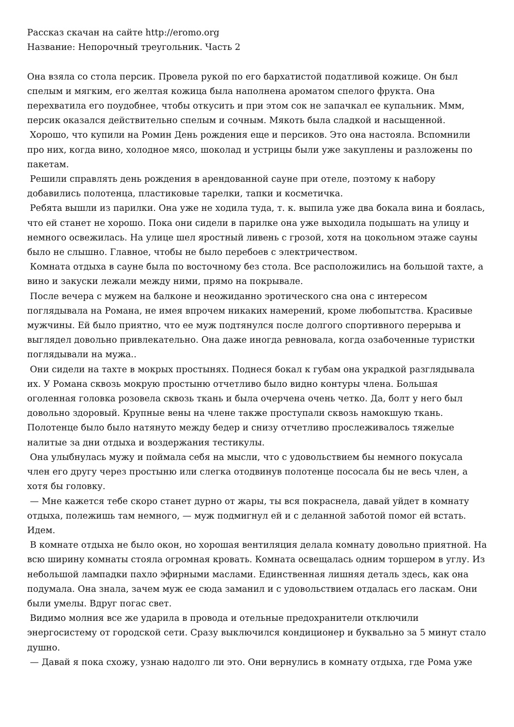Рассказ скачан на сайте http://eromo.org
Название: Непорочный треугольник. Часть 2
Она взяла со стола персик. Провела рукой по его бархатистой податливой кожице. Он был спелым и мягким, его желтая кожица была наполнена ароматом спелого фрукта. Она перехватила его поудобнее, чтобы откусить и при этом сок не запачкал ее купальник. Ммм, персик оказался действительно спелым и сочным. Мякоть была сладкой и насыщенной.
Хорошо, что купили на Ромин День рождения еще и персиков. Это она настояла. Вспомнили про них, когда вино, холодное мясо, шоколад и устрицы были уже закуплены и разложены по пакетам.
Решили справлять день рождения в арендованной сауне при отеле, поэтому к набору добавились полотенца, пластиковые тарелки, тапки и косметичка.
Ребята вышли из парилки. Она уже не ходила туда, т. к. выпила уже два бокала вина и боялась, что ей станет не хорошо. Пока они сидели в парилке она уже выходила подышать на улицу и немного освежилась. На улице шел яростный ливень с грозой, хотя на цокольном этаже сауны было не слышно. Главное, чтобы не было перебоев с электричеством.
Комната отдыха в сауне была по восточному без стола. Все расположились на большой тахте, а вино и закуски лежали между ними, прямо на покрывале.
После вечера с мужем на балконе и неожиданно эротического сна она с интересом поглядывала на Романа, не имея впрочем никаких намерений, кроме любопытства. Красивые мужчины. Ей было приятно, что ее муж подтянулся после долгого спортивного перерыва и выглядел довольно привлекательно. Она даже иногда ревновала, когда озабоченные туристки поглядывали на мужа..
Они сидели на тахте в мокрых простынях. Поднеся бокал к губам она украдкой разглядывала их. У Романа сквозь мокрую простыню отчетливо было видно контуры члена. Большая оголенная головка розовела сквозь ткань и была очерчена очень четко. Да, болт у него был довольно здоровый. Крупные вены на члене также проступали сквозь намокшую ткань. Полотенце было было натянуто между бедер и снизу отчетливо прослеживалось тяжелые налитые за дни отдыха и воздержания тестикулы.
Она улыбнулась мужу и поймала себя на мысли, что с удовольствием бы немного покусала член его другу через простыню или слегка отодвинув полотенце пососала бы не весь член, а хотя бы головку.
— Мне кажется тебе скоро станет дурно от жары, ты вся покраснела, давай уйдет в комнату отдыха, полежишь там немного, — муж подмигнул ей и с деланной заботой помог ей встать. Идем.
В комнате отдыха не было окон, но хорошая вентиляция делала комнату довольно приятной. На всю ширину комнаты стояла огромная кровать. Комната освещалась одним торшером в углу. Из небольшой лампадки пахло эфирными маслами. Единственная лишняя деталь здесь, как она подумала. Она знала, зачем муж ее сюда заманил и с удовольствием отдалась его ласкам. Они были умелы. Вдруг погас свет.
Видимо молния все же ударила в провода и отельные предохранители отключили энергосистему от городской сети. Сразу выключился кондиционер и буквально за 5 минут стало душно.
— Давай я пока схожу, узнаю надолго ли это. Они вернулись в комнату отдыха, где Рома уже